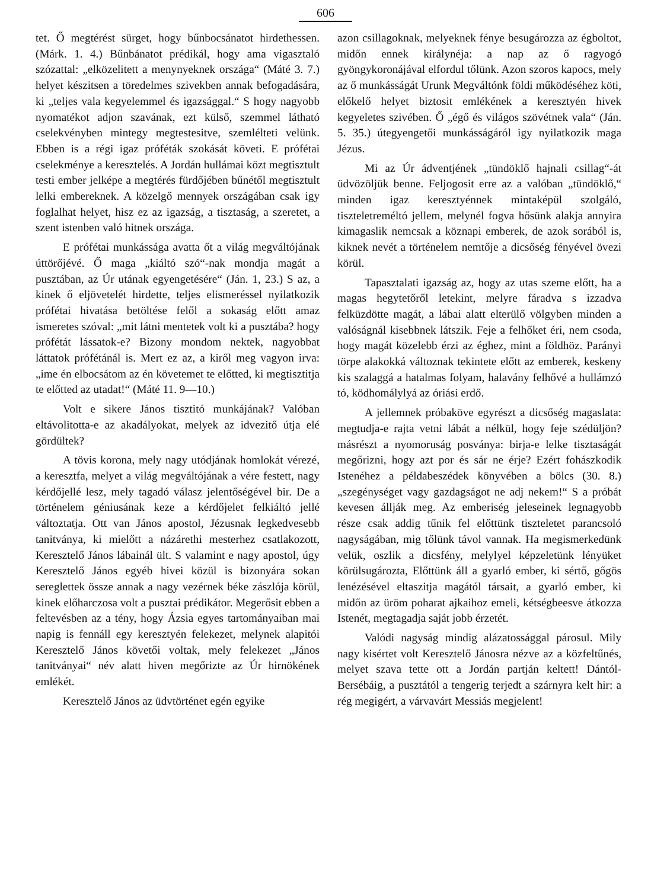606
tet. Ő megtérést sürget, hogy bűnbocsánatot hirdethessen. (Márk. 1. 4.) Bűnbánatot prédikál, hogy ama vigasztaló szózattal: „elközelitett a menynyeknek országa“ (Máté 3. 7.) helyet készitsen a töredelmes szivekben annak befogadására, ki „teljes vala kegyelemmel és igazsággal.“ S hogy nagyobb nyomatékot adjon szavának, ezt külső, szemmel látható cselekvényben mintegy megtestesitve, szemlélteti velünk. Ebben is a régi igaz próféták szokását követi. E prófétai cselekménye a keresztelés. A Jordán hullámai közt megtisztult testi ember jelképe a megtérés fürdőjében bűnétől megtisztult lelki embereknek. A közelgő mennyek országában csak igy foglalhat helyet, hisz ez az igazság, a tisztaság, a szeretet, a szent istenben való hitnek országa.
E prófétai munkássága avatta őt a világ megváltójának úttörőjévé. Ő maga „kiáltó szó“-nak mondja magát a pusztában, az Úr utának egyengetésére“ (Ján. 1, 23.) S az, a kinek ő eljövetelét hirdette, teljes elismeréssel nyilatkozik prófétai hivatása betöltése felől a sokaság előtt amaz ismeretes szóval: „mit látni mentetek volt ki a pusztába? hogy prófétát lássatok-e? Bizony mondom nektek, nagyobbat láttatok prófétánál is. Mert ez az, a kiről meg vagyon irva: „ime én elbocsátom az én követemet te előtted, ki megtisztitja te előtted az utadat!“ (Máté 11. 9—10.)
Volt e sikere János tisztitó munkájának? Valóban eltávolitotta-e az akadályokat, melyek az idvezitő útja elé gördültek?
A tövis korona, mely nagy utódjának homlokát vérezé, a keresztfa, melyet a világ megváltójának a vére festett, nagy kérdőjellé lesz, mely tagadó válasz jelentőségével bir. De a történelem géniusának keze a kérdőjelet felkiáltó jellé változtatja. Ott van János apostol, Jézusnak legkedvesebb tanitványa, ki mielőtt a názárethi mesterhez csatlakozott, Keresztelő János lábainál ült. S valamint e nagy apostol, úgy Keresztelő János egyéb hivei közül is bizonyára sokan sereglettek össze annak a nagy vezérnek béke zászlója körül, kinek előharczosa volt a pusztai prédikátor. Megerősit ebben a feltevésben az a tény, hogy Ázsia egyes tartományaiban mai napig is fennáll egy keresztyén felekezet, melynek alapitói Keresztelő János követői voltak, mely felekezet „János tanitványai“ név alatt hiven megőrizte az Úr hirnökének emlékét.
Keresztelő János az üdvtörténet egén egyike
azon csillagoknak, melyeknek fénye besugározza az égboltot, midőn ennek királynéja: a nap az ő ragyogó gyöngykoronájával elfordul tőlünk. Azon szoros kapocs, mely az ő munkásságát Urunk Megváltónk földi működéséhez köti, előkelő helyet biztosit emlékének a keresztyén hivek kegyeletes szivében. Ő „égő és világos szövétnek vala“ (Ján. 5. 35.) útegyengetői munkásságáról igy nyilatkozik maga Jézus.
Mi az Úr ádventjének „tündöklő hajnali csillag“-át üdvözöljük benne. Feljogosit erre az a valóban „tündöklő,“ minden igaz keresztyénnek mintaképül szolgáló, tiszteletreméltó jellem, melynél fogva hősünk alakja annyira kimagaslik nemcsak a köznapi emberek, de azok sorából is, kiknek nevét a történelem nemtője a dicsőség fényével övezi körül.
Tapasztalati igazság az, hogy az utas szeme előtt, ha a magas hegytetőről letekint, melyre fáradva s izzadva felküzdötte magát, a lábai alatt elterülő völgyben minden a valóságnál kisebbnek látszik. Feje a felhőket éri, nem csoda, hogy magát közelebb érzi az éghez, mint a földhöz. Parányi törpe alakokká változnak tekintete előtt az emberek, keskeny kis szalaggá a hatalmas folyam, halavány felhővé a hullámzó tó, ködhomálylyá az óriási erdő.
A jellemnek próbaköve egyrészt a dicsőség magaslata: megtudja-e rajta vetni lábát a nélkül, hogy feje szédüljön? másrészt a nyomoruság posványa: birja-e lelke tisztaságát megőrizni, hogy azt por és sár ne érje? Ezért fohászkodik Istenéhez a példabeszédek könyvében a bölcs (30. 8.) „szegénységet vagy gazdagságot ne adj nekem!“ S a próbát kevesen állják meg. Az emberiség jeleseinek legnagyobb része csak addig tűnik fel előttünk tiszteletet parancsoló nagyságában, mig tőlünk távol vannak. Ha megismerkedünk velük, oszlik a dicsfény, melylyel képzeletünk lényüket körülsugározta, Előttünk áll a gyarló ember, ki sértő, gőgös lenézésével eltaszitja magától társait, a gyarló ember, ki midőn az üröm poharat ajkaihoz emeli, kétségbeesve átkozza Istenét, megtagadja saját jobb érzetét.
Valódi nagyság mindig alázatossággal párosul. Mily nagy kisértet volt Keresztelő Jánosra nézve az a közfeltűnés, melyet szava tette ott a Jordán partján keltett! Dántól-Bersébáig, a pusztától a tengerig terjedt a szárnyra kelt hir: a rég megigért, a várvavárt Messiás megjelent!